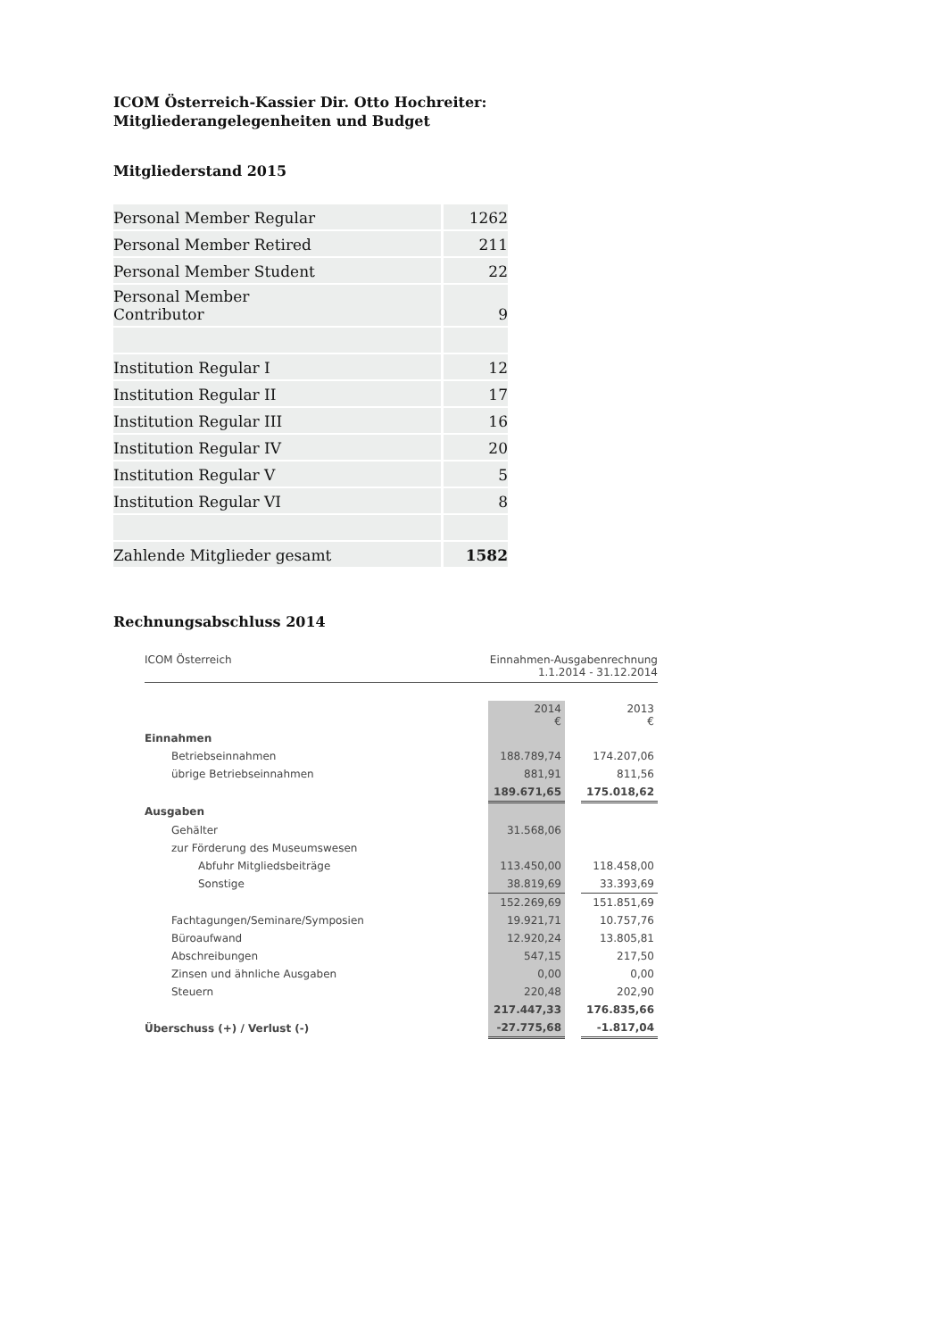ICOM Österreich-Kassier Dir. Otto Hochreiter:
Mitgliederangelegenheiten und Budget
Mitgliederstand 2015
| Personal Member Regular | 1262 |
| Personal Member Retired | 211 |
| Personal Member Student | 22 |
| Personal Member Contributor | 9 |
| Institution Regular I | 12 |
| Institution Regular II | 17 |
| Institution Regular III | 16 |
| Institution Regular IV | 20 |
| Institution Regular V | 5 |
| Institution Regular VI | 8 |
| Zahlende Mitglieder gesamt | 1582 |
Rechnungsabschluss 2014
ICOM Österreich Einnahmen-Ausgabenrechnung
1.1.2014 - 31.12.2014
| | 2014 € | | 2013 € |
| Einnahmen | | | |
| Betriebseinnahmen | 188.789,74 | | 174.207,06 |
| übrige Betriebseinnahmen | 881,91 | | 811,56 |
| | 189.671,65 | | 175.018,62 |
| Ausgaben | | | |
| Gehälter | 31.568,06 | | |
| zur Förderung des Museumswesen | | | |
| Abfuhr Mitgliedsbeiträge | 113.450,00 | | 118.458,00 |
| Sonstige | 38.819,69 | | 33.393,69 |
| | 152.269,69 | | 151.851,69 |
| Fachtagungen/Seminare/Symposien | 19.921,71 | | 10.757,76 |
| Büroaufwand | 12.920,24 | | 13.805,81 |
| Abschreibungen | 547,15 | | 217,50 |
| Zinsen und ähnliche Ausgaben | 0,00 | | 0,00 |
| Steuern | 220,48 | | 202,90 |
| | 217.447,33 | | 176.835,66 |
| Überschuss (+) / Verlust (-) | -27.775,68 | | -1.817,04 |